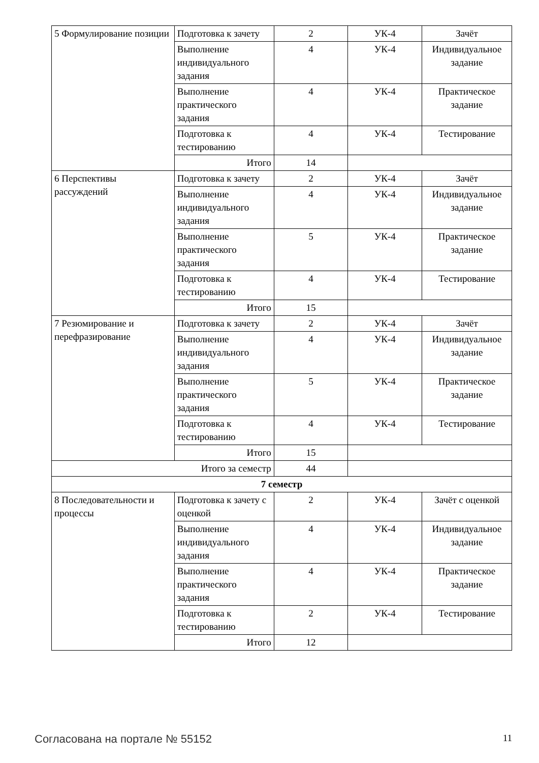| 5 Формулирование позиции | Подготовка к зачету | 2 | УК-4 | Зачёт |
| | Выполнение индивидуального задания | 4 | УК-4 | Индивидуальное задание |
| | Выполнение практического задания | 4 | УК-4 | Практическое задание |
| | Подготовка к тестированию | 4 | УК-4 | Тестирование |
| | Итого | 14 | | |
| 6 Перспективы рассуждений | Подготовка к зачету | 2 | УК-4 | Зачёт |
| | Выполнение индивидуального задания | 4 | УК-4 | Индивидуальное задание |
| | Выполнение практического задания | 5 | УК-4 | Практическое задание |
| | Подготовка к тестированию | 4 | УК-4 | Тестирование |
| | Итого | 15 | | |
| 7 Резюмирование и перефразирование | Подготовка к зачету | 2 | УК-4 | Зачёт |
| | Выполнение индивидуального задания | 4 | УК-4 | Индивидуальное задание |
| | Выполнение практического задания | 5 | УК-4 | Практическое задание |
| | Подготовка к тестированию | 4 | УК-4 | Тестирование |
| | Итого | 15 | | |
| Итого за семестр | | 44 | | |
| 7 семестр | | | | |
| 8 Последовательности и процессы | Подготовка к зачету с оценкой | 2 | УК-4 | Зачёт с оценкой |
| | Выполнение индивидуального задания | 4 | УК-4 | Индивидуальное задание |
| | Выполнение практического задания | 4 | УК-4 | Практическое задание |
| | Подготовка к тестированию | 2 | УК-4 | Тестирование |
| | Итого | 12 | | |
Согласована на портале № 55152 11